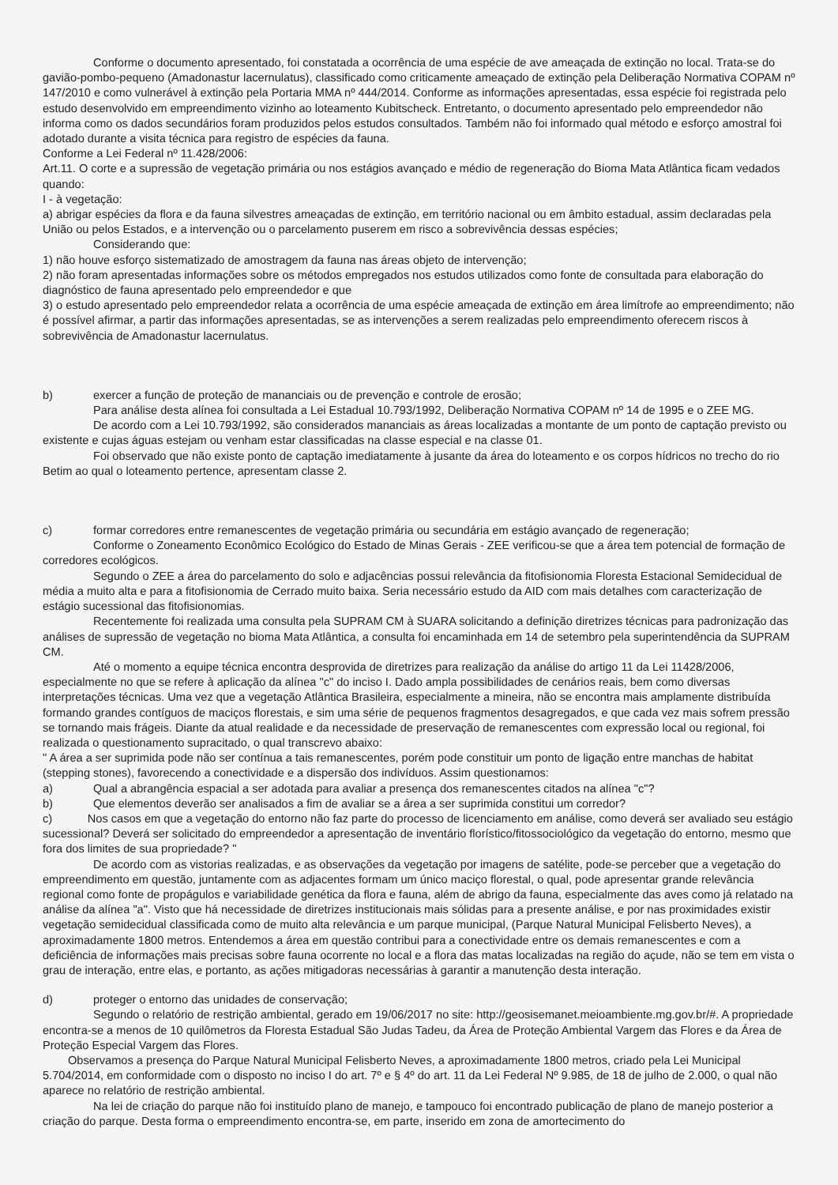Conforme o documento apresentado, foi constatada a ocorrência de uma espécie de ave ameaçada de extinção no local. Trata-se do gavião-pombo-pequeno (Amadonastur lacernulatus), classificado como criticamente ameaçado de extinção pela Deliberação Normativa COPAM nº 147/2010 e como vulnerável à extinção pela Portaria MMA nº 444/2014. Conforme as informações apresentadas, essa espécie foi registrada pelo estudo desenvolvido em empreendimento vizinho ao loteamento Kubitscheck. Entretanto, o documento apresentado pelo empreendedor não informa como os dados secundários foram produzidos pelos estudos consultados. Também não foi informado qual método e esforço amostral foi adotado durante a visita técnica para registro de espécies da fauna.
Conforme a Lei Federal nº 11.428/2006:
Art.11. O corte e a supressão de vegetação primária ou nos estágios avançado e médio de regeneração do Bioma Mata Atlântica ficam vedados quando:
I - à vegetação:
a) abrigar espécies da flora e da fauna silvestres ameaçadas de extinção, em território nacional ou em âmbito estadual, assim declaradas pela União ou pelos Estados, e a intervenção ou o parcelamento puserem em risco a sobrevivência dessas espécies;
Considerando que:
1) não houve esforço sistematizado de amostragem da fauna nas áreas objeto de intervenção;
2) não foram apresentadas informações sobre os métodos empregados nos estudos utilizados como fonte de consultada para elaboração do diagnóstico de fauna apresentado pelo empreendedor e que
3) o estudo apresentado pelo empreendedor relata a ocorrência de uma espécie ameaçada de extinção em área limítrofe ao empreendimento; não é possível afirmar, a partir das informações apresentadas, se as intervenções a serem realizadas pelo empreendimento oferecem riscos à sobrevivência de Amadonastur lacernulatus.
b) exercer a função de proteção de mananciais ou de prevenção e controle de erosão;
Para análise desta alínea foi consultada a Lei Estadual 10.793/1992, Deliberação Normativa COPAM nº 14 de 1995 e o ZEE MG.
De acordo com a Lei 10.793/1992, são considerados mananciais as áreas localizadas a montante de um ponto de captação previsto ou existente e cujas águas estejam ou venham estar classificadas na classe especial e na classe 01.
Foi observado que não existe ponto de captação imediatamente à jusante da área do loteamento e os corpos hídricos no trecho do rio Betim ao qual o loteamento pertence, apresentam classe 2.
c) formar corredores entre remanescentes de vegetação primária ou secundária em estágio avançado de regeneração;
Conforme o Zoneamento Econômico Ecológico do Estado de Minas Gerais - ZEE verificou-se que a área tem potencial de formação de corredores ecológicos.
Segundo o ZEE a área do parcelamento do solo e adjacências possui relevância da fitofisionomia Floresta Estacional Semidecidual de média a muito alta e para a fitofisionomia de Cerrado muito baixa. Seria necessário estudo da AID com mais detalhes com caracterização de estágio sucessional das fitofisionomias.
Recentemente foi realizada uma consulta pela SUPRAM CM à SUARA solicitando a definição diretrizes técnicas para padronização das análises de supressão de vegetação no bioma Mata Atlântica, a consulta foi encaminhada em 14 de setembro pela superintendência da SUPRAM CM.
Até o momento a equipe técnica encontra desprovida de diretrizes para realização da análise do artigo 11 da Lei 11428/2006, especialmente no que se refere à aplicação da alínea "c" do inciso I. Dado ampla possibilidades de cenários reais, bem como diversas interpretações técnicas. Uma vez que a vegetação Atlântica Brasileira, especialmente a mineira, não se encontra mais amplamente distribuída formando grandes contíguos de maciços florestais, e sim uma série de pequenos fragmentos desagregados, e que cada vez mais sofrem pressão se tornando mais frágeis. Diante da atual realidade e da necessidade de preservação de remanescentes com expressão local ou regional, foi realizada o questionamento supracitado, o qual transcrevo abaixo:
" A área a ser suprimida pode não ser contínua a tais remanescentes, porém pode constituir um ponto de ligação entre manchas de habitat (stepping stones), favorecendo a conectividade e a dispersão dos indivíduos. Assim questionamos:
a) Qual a abrangência espacial a ser adotada para avaliar a presença dos remanescentes citados na alínea "c"?
b) Que elementos deverão ser analisados a fim de avaliar se a área a ser suprimida constitui um corredor?
c) Nos casos em que a vegetação do entorno não faz parte do processo de licenciamento em análise, como deverá ser avaliado seu estágio sucessional? Deverá ser solicitado do empreendedor a apresentação de inventário florístico/fitossociológico da vegetação do entorno, mesmo que fora dos limites de sua propriedade? "
De acordo com as vistorias realizadas, e as observações da vegetação por imagens de satélite, pode-se perceber que a vegetação do empreendimento em questão, juntamente com as adjacentes formam um único maciço florestal, o qual, pode apresentar grande relevância regional como fonte de propágulos e variabilidade genética da flora e fauna, além de abrigo da fauna, especialmente das aves como já relatado na análise da alínea "a". Visto que há necessidade de diretrizes institucionais mais sólidas para a presente análise, e por nas proximidades existir vegetação semidecidual classificada como de muito alta relevância e um parque municipal, (Parque Natural Municipal Felisberto Neves), a aproximadamente 1800 metros. Entendemos a área em questão contribui para a conectividade entre os demais remanescentes e com a deficiência de informações mais precisas sobre fauna ocorrente no local e a flora das matas localizadas na região do açude, não se tem em vista o grau de interação, entre elas, e portanto, as ações mitigadoras necessárias à garantir a manutenção desta interação.
d) proteger o entorno das unidades de conservação;
Segundo o relatório de restrição ambiental, gerado em 19/06/2017 no site: http://geosisemanet.meioambiente.mg.gov.br/#. A propriedade encontra-se a menos de 10 quilômetros da Floresta Estadual São Judas Tadeu, da Área de Proteção Ambiental Vargem das Flores e da Área de Proteção Especial Vargem das Flores.
Observamos a presença do Parque Natural Municipal Felisberto Neves, a aproximadamente 1800 metros, criado pela Lei Municipal 5.704/2014, em conformidade com o disposto no inciso I do art. 7º e § 4º do art. 11 da Lei Federal Nº 9.985, de 18 de julho de 2.000, o qual não aparece no relatório de restrição ambiental.
Na lei de criação do parque não foi instituído plano de manejo, e tampouco foi encontrado publicação de plano de manejo posterior a criação do parque. Desta forma o empreendimento encontra-se, em parte, inserido em zona de amortecimento do